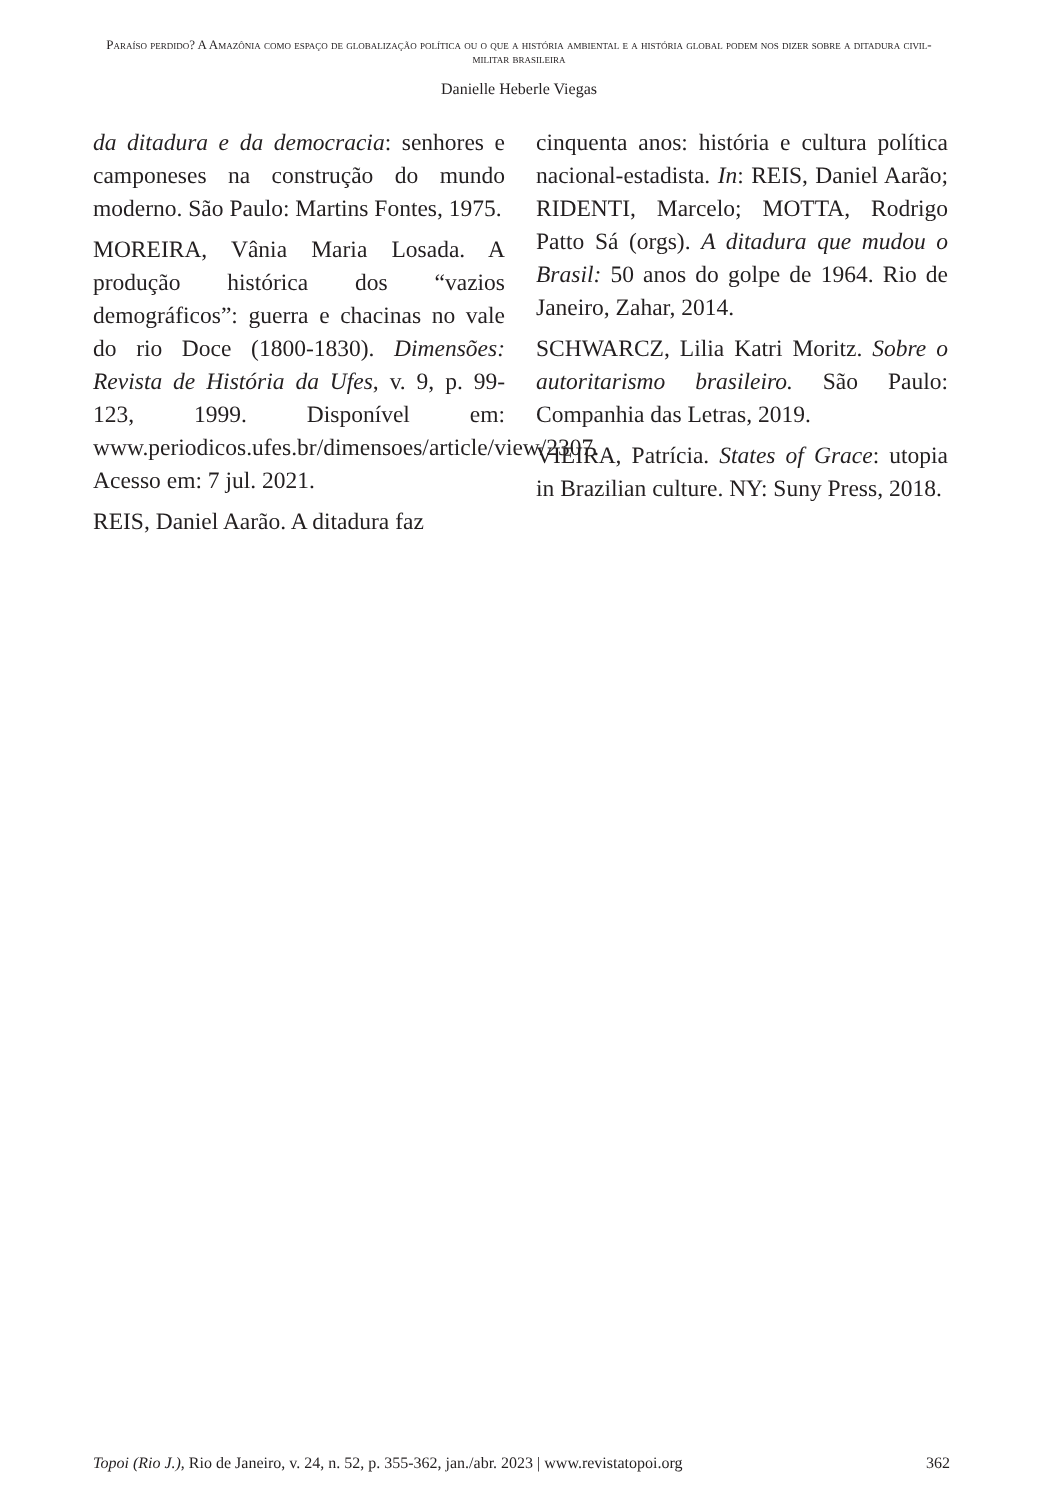Paraíso perdido? A Amazônia como espaço de globalização política ou o que a história ambiental e a história global podem nos dizer sobre a ditadura civil-militar brasileira
Danielle Heberle Viegas
da ditadura e da democracia: senhores e camponeses na construção do mundo moderno. São Paulo: Martins Fontes, 1975.
MOREIRA, Vânia Maria Losada. A produção histórica dos “vazios demográficos”: guerra e chacinas no vale do rio Doce (1800-1830). Dimensões: Revista de História da Ufes, v. 9, p. 99- 123, 1999. Disponível em: www.periodicos.ufes.br/dimensoes/article/view/2307. Acesso em: 7 jul. 2021.
REIS, Daniel Aarão. A ditadura faz
cinquenta anos: história e cultura política nacional-estadista. In: REIS, Daniel Aarão; RIDENTI, Marcelo; MOTTA, Rodrigo Patto Sá (orgs). A ditadura que mudou o Brasil: 50 anos do golpe de 1964. Rio de Janeiro, Zahar, 2014.
SCHWARCZ, Lilia Katri Moritz. Sobre o autoritarismo brasileiro. São Paulo: Companhia das Letras, 2019.
VIEIRA, Patrícia. States of Grace: utopia in Brazilian culture. NY: Suny Press, 2018.
Topoi (Rio J.), Rio de Janeiro, v. 24, n. 52, p. 355-362, jan./abr. 2023 | www.revistatopoi.org 362